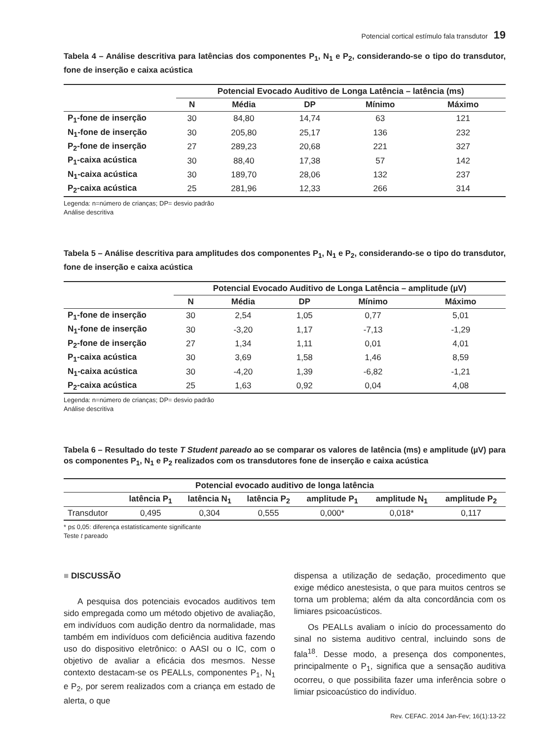Potencial cortical estímulo fala transdutor 19
Tabela 4 – Análise descritiva para latências dos componentes P<sub>1</sub>, N<sub>1</sub> e P<sub>2</sub>, considerando-se o tipo do transdutor, fone de inserção e caixa acústica
| | Potencial Evocado Auditivo de Longa Latência – latência (ms) | | | | |
| --- | --- | --- | --- | --- | --- |
| | N | Média | DP | Mínimo | Máximo |
| P<sub>1</sub>-fone de inserção | 30 | 84,80 | 14,74 | 63 | 121 |
| N<sub>1</sub>-fone de inserção | 30 | 205,80 | 25,17 | 136 | 232 |
| P<sub>2</sub>-fone de inserção | 27 | 289,23 | 20,68 | 221 | 327 |
| P<sub>1</sub>-caixa acústica | 30 | 88,40 | 17,38 | 57 | 142 |
| N<sub>1</sub>-caixa acústica | 30 | 189,70 | 28,06 | 132 | 237 |
| P<sub>2</sub>-caixa acústica | 25 | 281,96 | 12,33 | 266 | 314 |
Legenda: n=número de crianças; DP= desvio padrão
Análise descritiva
Tabela 5 – Análise descritiva para amplitudes dos componentes P<sub>1</sub>, N<sub>1</sub> e P<sub>2</sub>, considerando-se o tipo do transdutor, fone de inserção e caixa acústica
| | Potencial Evocado Auditivo de Longa Latência – amplitude (µV) | | | | |
| --- | --- | --- | --- | --- | --- |
| | N | Média | DP | Mínimo | Máximo |
| P<sub>1</sub>-fone de inserção | 30 | 2,54 | 1,05 | 0,77 | 5,01 |
| N<sub>1</sub>-fone de inserção | 30 | -3,20 | 1,17 | -7,13 | -1,29 |
| P<sub>2</sub>-fone de inserção | 27 | 1,34 | 1,11 | 0,01 | 4,01 |
| P<sub>1</sub>-caixa acústica | 30 | 3,69 | 1,58 | 1,46 | 8,59 |
| N<sub>1</sub>-caixa acústica | 30 | -4,20 | 1,39 | -6,82 | -1,21 |
| P<sub>2</sub>-caixa acústica | 25 | 1,63 | 0,92 | 0,04 | 4,08 |
Legenda: n=número de crianças; DP= desvio padrão
Análise descritiva
Tabela 6 – Resultado do teste T Student pareado ao se comparar os valores de latência (ms) e amplitude (µV) para os componentes P<sub>1</sub>, N<sub>1</sub> e P<sub>2</sub> realizados com os transdutores fone de inserção e caixa acústica
| Potencial evocado auditivo de longa latência | | | | | | |
| --- | --- | --- | --- | --- | --- | --- |
| | latência P<sub>1</sub> | latência N<sub>1</sub> | latência P<sub>2</sub> | amplitude P<sub>1</sub> | amplitude N<sub>1</sub> | amplitude P<sub>2</sub> |
| Transdutor | 0,495 | 0,304 | 0,555 | 0,000* | 0,018* | 0,117 |
* p≤ 0,05: diferença estatisticamente significante
Teste t pareado
■ DISCUSSÃO
A pesquisa dos potenciais evocados auditivos tem sido empregada como um método objetivo de avaliação, em indivíduos com audição dentro da normalidade, mas também em indivíduos com deficiência auditiva fazendo uso do dispositivo eletrônico: o AASI ou o IC, com o objetivo de avaliar a eficácia dos mesmos. Nesse contexto destacam-se os PEALLs, componentes P<sub>1</sub>, N<sub>1</sub> e P<sub>2</sub>, por serem realizados com a criança em estado de alerta, o que
dispensa a utilização de sedação, procedimento que exige médico anestesista, o que para muitos centros se torna um problema; além da alta concordância com os limiares psicoacústicos.
Os PEALLs avaliam o início do processamento do sinal no sistema auditivo central, incluindo sons de fala<sup>18</sup>. Desse modo, a presença dos componentes, principalmente o P<sub>1</sub>, significa que a sensação auditiva ocorreu, o que possibilita fazer uma inferência sobre o limiar psicoacústico do indivíduo.
Rev. CEFAC. 2014 Jan-Fev; 16(1):13-22